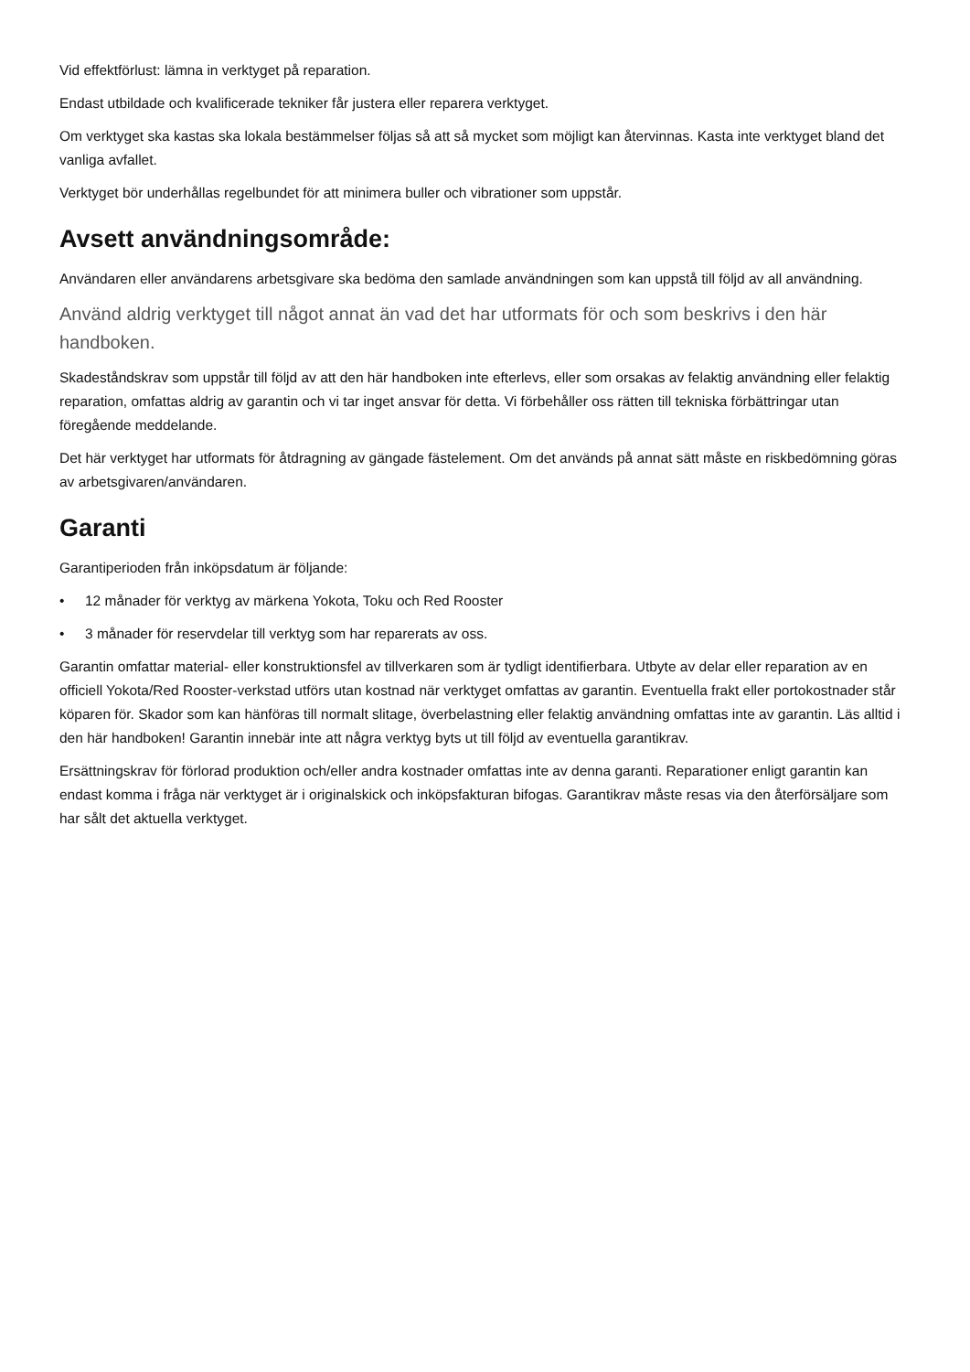Vid effektförlust: lämna in verktyget på reparation.
Endast utbildade och kvalificerade tekniker får justera eller reparera verktyget.
Om verktyget ska kastas ska lokala bestämmelser följas så att så mycket som möjligt kan återvinnas. Kasta inte verktyget bland det vanliga avfallet.
Verktyget bör underhållas regelbundet för att minimera buller och vibrationer som uppstår.
Avsett användningsområde:
Användaren eller användarens arbetsgivare ska bedöma den samlade användningen som kan uppstå till följd av all användning.
Använd aldrig verktyget till något annat än vad det har utformats för och som beskrivs i den här handboken.
Skadeståndskrav som uppstår till följd av att den här handboken inte efterlevs, eller som orsakas av felaktig användning eller felaktig reparation, omfattas aldrig av garantin och vi tar inget ansvar för detta. Vi förbehåller oss rätten till tekniska förbättringar utan föregående meddelande.
Det här verktyget har utformats för åtdragning av gängade fästelement. Om det används på annat sätt måste en riskbedömning göras av arbetsgivaren/användaren.
Garanti
Garantiperioden från inköpsdatum är följande:
• 12 månader för verktyg av märkena Yokota, Toku och Red Rooster
• 3 månader för reservdelar till verktyg som har reparerats av oss.
Garantin omfattar material- eller konstruktionsfel av tillverkaren som är tydligt identifierbara. Utbyte av delar eller reparation av en officiell Yokota/Red Rooster-verkstad utförs utan kostnad när verktyget omfattas av garantin. Eventuella frakt eller portokostnader står köparen för. Skador som kan hänföras till normalt slitage, överbelastning eller felaktig användning omfattas inte av garantin. Läs alltid i den här handboken! Garantin innebär inte att några verktyg byts ut till följd av eventuella garantikrav.
Ersättningskrav för förlorad produktion och/eller andra kostnader omfattas inte av denna garanti. Reparationer enligt garantin kan endast komma i fråga när verktyget är i originalskick och inköpsfakturan bifogas. Garantikrav måste resas via den återförsäljare som har sålt det aktuella verktyget.